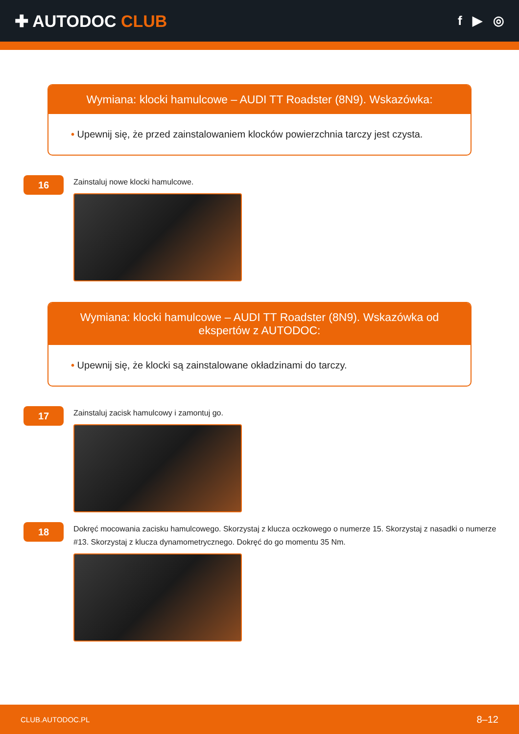✚ AUTODOC CLUB
f ▶ ◎
Wymiana: klocki hamulcowe – AUDI TT Roadster (8N9). Wskazówka:
• Upewnij się, że przed zainstalowaniem klocków powierzchnia tarczy jest czysta.
16
Zainstaluj nowe klocki hamulcowe.
Wymiana: klocki hamulcowe – AUDI TT Roadster (8N9). Wskazówka od ekspertów z AUTODOC:
• Upewnij się, że klocki są zainstalowane okładzinami do tarczy.
17
Zainstaluj zacisk hamulcowy i zamontuj go.
18
Dokręć mocowania zacisku hamulcowego. Skorzystaj z klucza oczkowego o numerze 15. Skorzystaj z nasadki o numerze #13. Skorzystaj z klucza dynamometrycznego. Dokręć do go momentu 35 Nm.
CLUB.AUTODOC.PL 8–12